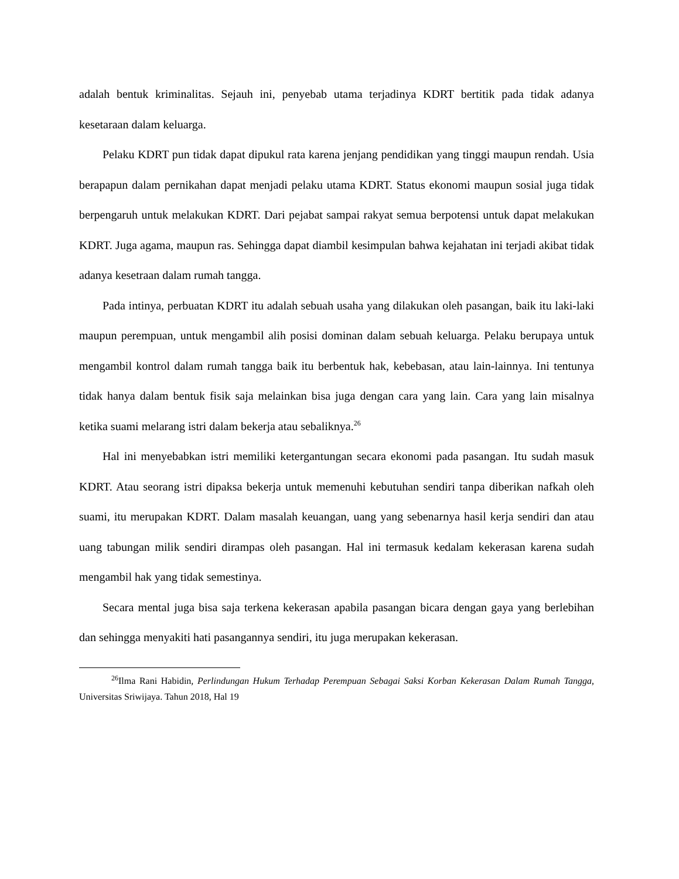adalah bentuk kriminalitas. Sejauh ini, penyebab utama terjadinya KDRT bertitik pada tidak adanya kesetaraan dalam keluarga.
Pelaku KDRT pun tidak dapat dipukul rata karena jenjang pendidikan yang tinggi maupun rendah. Usia berapapun dalam pernikahan dapat menjadi pelaku utama KDRT. Status ekonomi maupun sosial juga tidak berpengaruh untuk melakukan KDRT. Dari pejabat sampai rakyat semua berpotensi untuk dapat melakukan KDRT. Juga agama, maupun ras. Sehingga dapat diambil kesimpulan bahwa kejahatan ini terjadi akibat tidak adanya kesetraan dalam rumah tangga.
Pada intinya, perbuatan KDRT itu adalah sebuah usaha yang dilakukan oleh pasangan, baik itu laki-laki maupun perempuan, untuk mengambil alih posisi dominan dalam sebuah keluarga. Pelaku berupaya untuk mengambil kontrol dalam rumah tangga baik itu berbentuk hak, kebebasan, atau lain-lainnya. Ini tentunya tidak hanya dalam bentuk fisik saja melainkan bisa juga dengan cara yang lain. Cara yang lain misalnya ketika suami melarang istri dalam bekerja atau sebaliknya.<sup>26</sup>
Hal ini menyebabkan istri memiliki ketergantungan secara ekonomi pada pasangan. Itu sudah masuk KDRT. Atau seorang istri dipaksa bekerja untuk memenuhi kebutuhan sendiri tanpa diberikan nafkah oleh suami, itu merupakan KDRT. Dalam masalah keuangan, uang yang sebenarnya hasil kerja sendiri dan atau uang tabungan milik sendiri dirampas oleh pasangan. Hal ini termasuk kedalam kekerasan karena sudah mengambil hak yang tidak semestinya.
Secara mental juga bisa saja terkena kekerasan apabila pasangan bicara dengan gaya yang berlebihan dan sehingga menyakiti hati pasangannya sendiri, itu juga merupakan kekerasan.
<sup>26</sup> Ilma Rani Habidin, Perlindungan Hukum Terhadap Perempuan Sebagai Saksi Korban Kekerasan Dalam Rumah Tangga, Universitas Sriwijaya. Tahun 2018, Hal 19